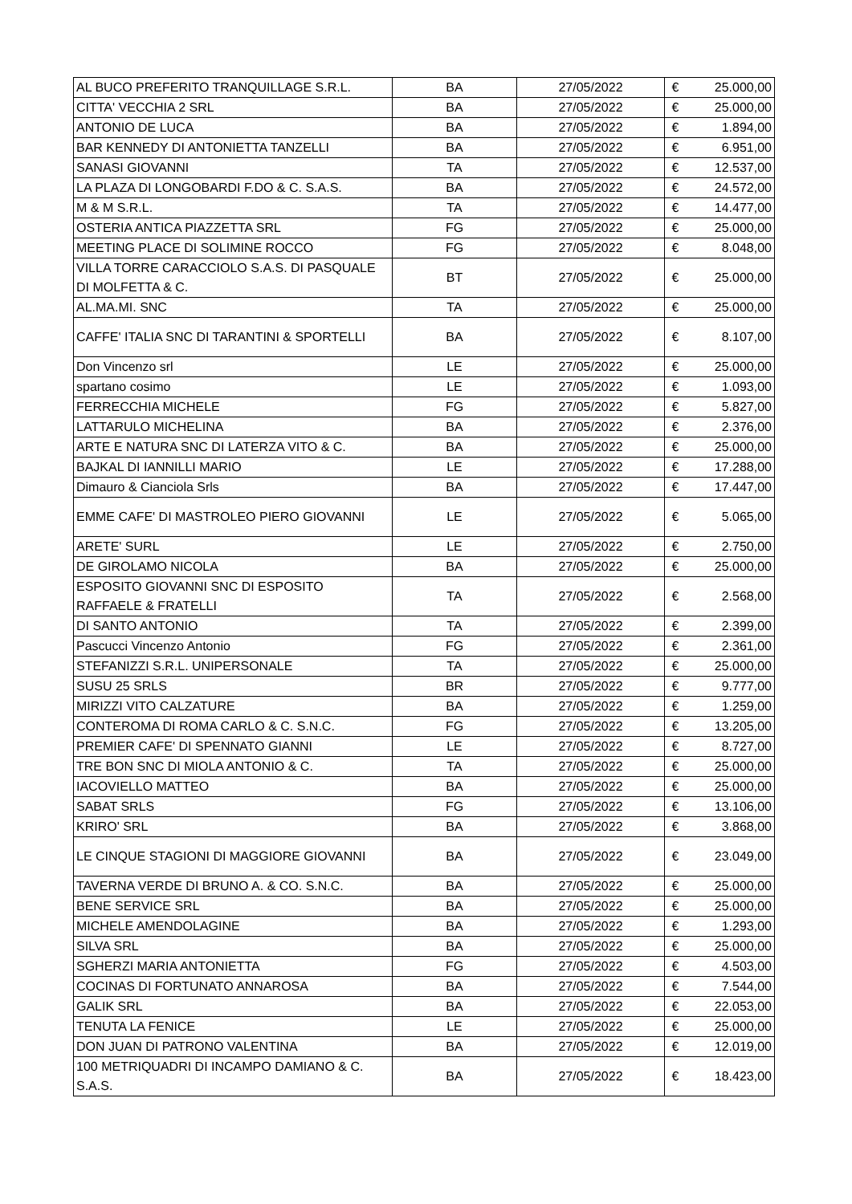| AL BUCO PREFERITO TRANQUILLAGE S.R.L. | BA | 27/05/2022 | € | 25.000,00 |
| CITTA' VECCHIA 2 SRL | BA | 27/05/2022 | € | 25.000,00 |
| ANTONIO DE LUCA | BA | 27/05/2022 | € | 1.894,00 |
| BAR KENNEDY DI ANTONIETTA TANZELLI | BA | 27/05/2022 | € | 6.951,00 |
| SANASI GIOVANNI | TA | 27/05/2022 | € | 12.537,00 |
| LA PLAZA DI LONGOBARDI F.DO & C. S.A.S. | BA | 27/05/2022 | € | 24.572,00 |
| M & M S.R.L. | TA | 27/05/2022 | € | 14.477,00 |
| OSTERIA ANTICA PIAZZETTA SRL | FG | 27/05/2022 | € | 25.000,00 |
| MEETING PLACE DI SOLIMINE ROCCO | FG | 27/05/2022 | € | 8.048,00 |
| VILLA TORRE CARACCIOLO S.A.S. DI PASQUALE DI MOLFETTA & C. | BT | 27/05/2022 | € | 25.000,00 |
| AL.MA.MI. SNC | TA | 27/05/2022 | € | 25.000,00 |
| CAFFE' ITALIA SNC DI TARANTINI & SPORTELLI | BA | 27/05/2022 | € | 8.107,00 |
| Don Vincenzo srl | LE | 27/05/2022 | € | 25.000,00 |
| spartano cosimo | LE | 27/05/2022 | € | 1.093,00 |
| FERRECCHIA MICHELE | FG | 27/05/2022 | € | 5.827,00 |
| LATTARULO MICHELINA | BA | 27/05/2022 | € | 2.376,00 |
| ARTE E NATURA SNC DI LATERZA VITO & C. | BA | 27/05/2022 | € | 25.000,00 |
| BAJKAL DI IANNILLI MARIO | LE | 27/05/2022 | € | 17.288,00 |
| Dimauro & Cianciola Srls | BA | 27/05/2022 | € | 17.447,00 |
| EMME CAFE' DI MASTROLEO PIERO GIOVANNI | LE | 27/05/2022 | € | 5.065,00 |
| ARETE' SURL | LE | 27/05/2022 | € | 2.750,00 |
| DE GIROLAMO NICOLA | BA | 27/05/2022 | € | 25.000,00 |
| ESPOSITO GIOVANNI SNC DI ESPOSITO RAFFAELE & FRATELLI | TA | 27/05/2022 | € | 2.568,00 |
| DI SANTO ANTONIO | TA | 27/05/2022 | € | 2.399,00 |
| Pascucci Vincenzo Antonio | FG | 27/05/2022 | € | 2.361,00 |
| STEFANIZZI S.R.L. UNIPERSONALE | TA | 27/05/2022 | € | 25.000,00 |
| SUSU 25 SRLS | BR | 27/05/2022 | € | 9.777,00 |
| MIRIZZI VITO CALZATURE | BA | 27/05/2022 | € | 1.259,00 |
| CONTEROMA DI ROMA CARLO & C. S.N.C. | FG | 27/05/2022 | € | 13.205,00 |
| PREMIER CAFE' DI SPENNATO GIANNI | LE | 27/05/2022 | € | 8.727,00 |
| TRE BON SNC DI MIOLA ANTONIO & C. | TA | 27/05/2022 | € | 25.000,00 |
| IACOVIELLO MATTEO | BA | 27/05/2022 | € | 25.000,00 |
| SABAT SRLS | FG | 27/05/2022 | € | 13.106,00 |
| KRIRO' SRL | BA | 27/05/2022 | € | 3.868,00 |
| LE CINQUE STAGIONI DI MAGGIORE GIOVANNI | BA | 27/05/2022 | € | 23.049,00 |
| TAVERNA VERDE DI BRUNO A. & CO. S.N.C. | BA | 27/05/2022 | € | 25.000,00 |
| BENE SERVICE SRL | BA | 27/05/2022 | € | 25.000,00 |
| MICHELE AMENDOLAGINE | BA | 27/05/2022 | € | 1.293,00 |
| SILVA SRL | BA | 27/05/2022 | € | 25.000,00 |
| SGHERZI MARIA ANTONIETTA | FG | 27/05/2022 | € | 4.503,00 |
| COCINAS DI FORTUNATO ANNAROSA | BA | 27/05/2022 | € | 7.544,00 |
| GALIK SRL | BA | 27/05/2022 | € | 22.053,00 |
| TENUTA LA FENICE | LE | 27/05/2022 | € | 25.000,00 |
| DON JUAN DI PATRONO VALENTINA | BA | 27/05/2022 | € | 12.019,00 |
| 100 METRIQUADRI DI INCAMPO DAMIANO & C. S.A.S. | BA | 27/05/2022 | € | 18.423,00 |